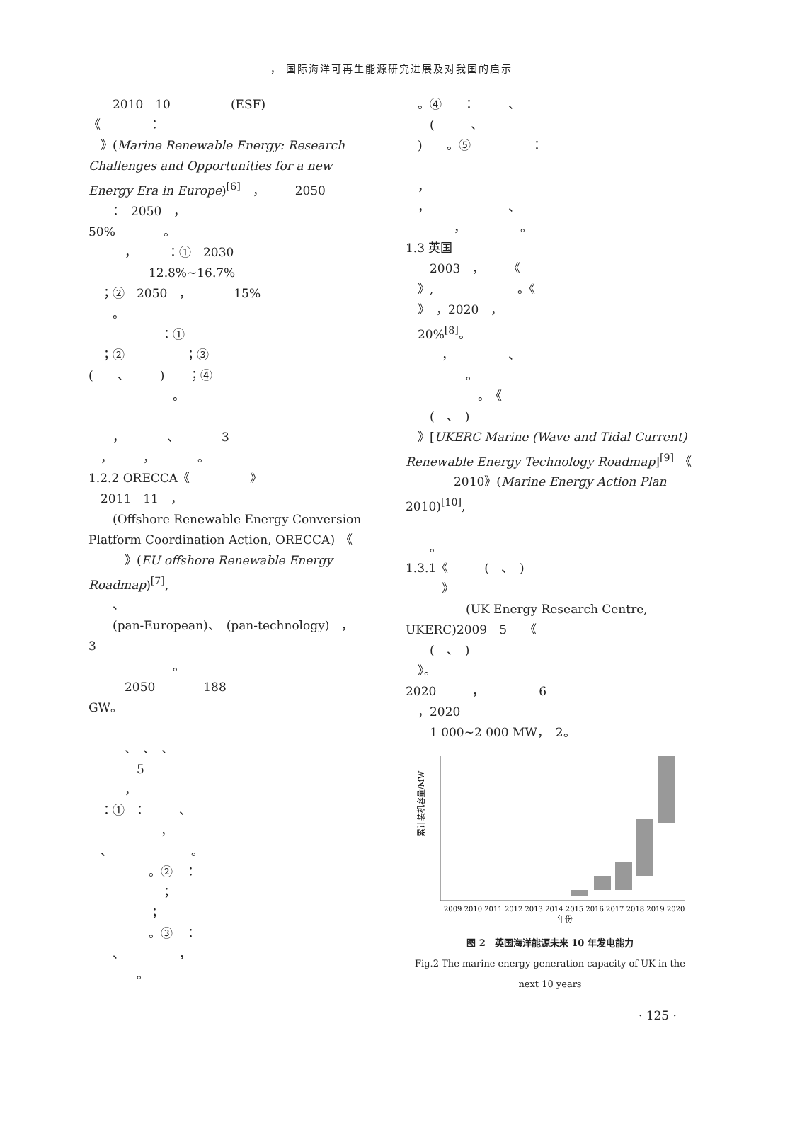， 国际海洋可再生能源研究进展及对我国的启示
　　2010　10　　　　　(ESF)
《　　　　：
　》(Marine Renewable Energy: Research Challenges and Opportunities for a new Energy Era in Europe)<sup>[6]</sup>　，　　　2050
　　：　2050　，
50%　　　　。
　　　，　　　：①　2030
　　　　　12.8%~16.7%
　；②　2050　，　　　　15%
　　。
　　　　　　：①
　；②　　　　　；③
(　　、　　　)　　；④
　　　　　　　。
　　，　　　　、　　　　3
　，　　　，　　　　。
1.2.2 ORECCA《　　　　　》
　2011　11　，
　　(Offshore Renewable Energy Conversion Platform Coordination Action, ORECCA)　《
　　　》(EU offshore Renewable Energy Roadmap)<sup>[7]</sup>,
　　、
　　(pan-European)、　(pan-technology)　，　　3
　　　　　　　。
　　　2050　　　　188
GW。
　　　、　、　、
　　　　5
　　　，
　：①　：　　　、
　　　　　　，
　、　　　　　　　。
　　　　　。②　：
　　　　　　；
　　　　　；
　　　　　。③　：
　　、　　　　　，
　　　　。
　。④　　：　　　、
　　(　　　、
　)　　。⑤　　　　　：
　，
　，　　　　　　　、
　　　　，　　　　　。
1.3 英国
　　2003　，　　　《
　》,　　　　　　　。《
　》　，2020　，
　20%<sup>[8]</sup>。
　　　，　　　　　、
　　　　　。
　　　　　　。　《
　　(　、　)
　》[UKERC Marine (Wave and Tidal Current) Renewable Energy Technology Roadmap]<sup>[9]</sup>　《
　　　　2010》(Marine Energy Action Plan 2010)<sup>[10]</sup>,
　　。
1.3.1《　　　(　、　)
　　　》
　　　　　(UK Energy Research Centre, UKERC)2009　5　　《
　　(　、　)
　》。
2020　　　，　　　　　6
　，2020
　　1 000~2 000 MW，　2。
累计装机容量/MW
2009 2010 2011 2012 2013 2014 2015 2016 2017 2018 2019 2020
年份
图 2　英国海洋能源未来 10 年发电能力
Fig.2 The marine energy generation capacity of UK in the next 10 years
· 125 ·